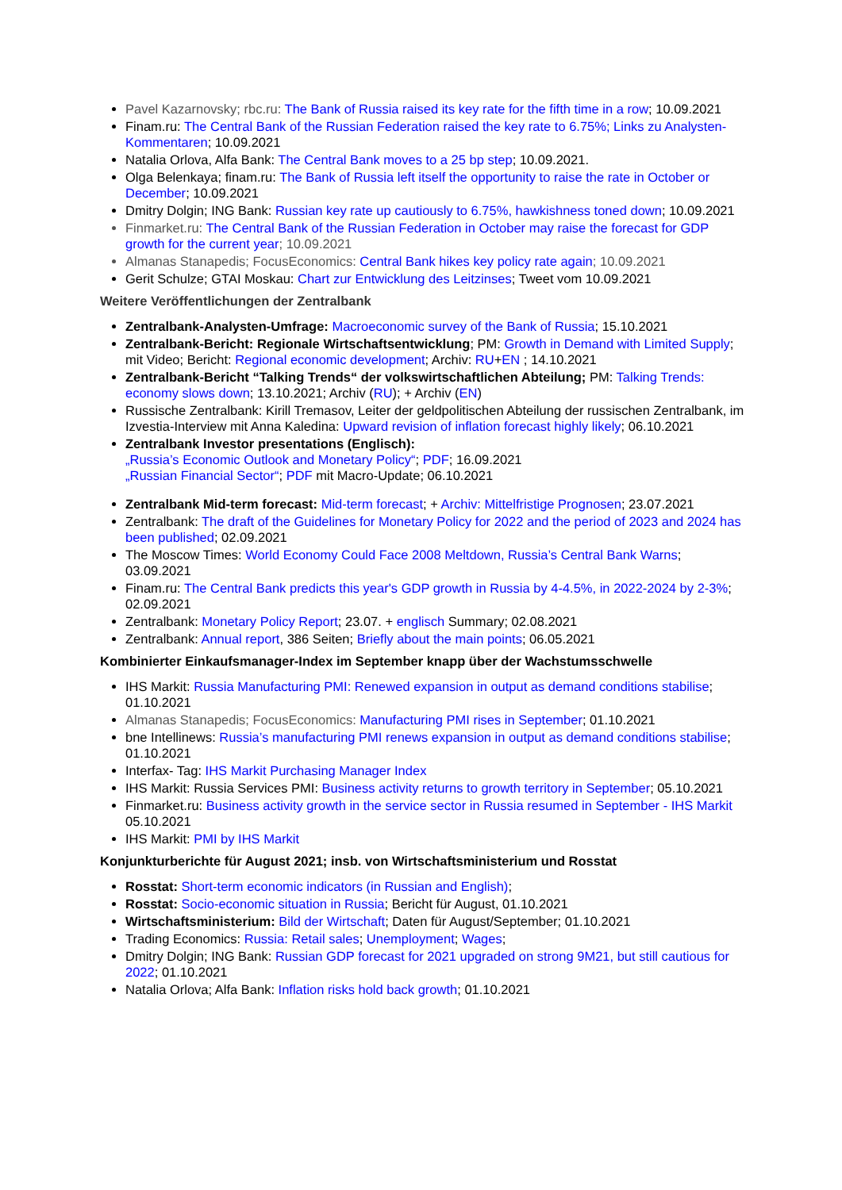Pavel Kazarnovsky; rbc.ru: The Bank of Russia raised its key rate for the fifth time in a row; 10.09.2021
Finam.ru: The Central Bank of the Russian Federation raised the key rate to 6.75%; Links zu Analysten-Kommentaren; 10.09.2021
Natalia Orlova, Alfa Bank: The Central Bank moves to a 25 bp step; 10.09.2021.
Olga Belenkaya; finam.ru: The Bank of Russia left itself the opportunity to raise the rate in October or December; 10.09.2021
Dmitry Dolgin; ING Bank: Russian key rate up cautiously to 6.75%, hawkishness toned down; 10.09.2021
Finmarket.ru: The Central Bank of the Russian Federation in October may raise the forecast for GDP growth for the current year; 10.09.2021
Almanas Stanapedis; FocusEconomics: Central Bank hikes key policy rate again; 10.09.2021
Gerit Schulze; GTAI Moskau: Chart zur Entwicklung des Leitzinses; Tweet vom 10.09.2021
Weitere Veröffentlichungen der Zentralbank
Zentralbank-Analysten-Umfrage: Macroeconomic survey of the Bank of Russia; 15.10.2021
Zentralbank-Bericht: Regionale Wirtschaftsentwicklung; PM: Growth in Demand with Limited Supply; mit Video; Bericht: Regional economic development; Archiv: RU+EN ; 14.10.2021
Zentralbank-Bericht “Talking Trends“ der volkswirtschaftlichen Abteilung; PM: Talking Trends: economy slows down; 13.10.2021; Archiv (RU); + Archiv (EN)
Russische Zentralbank: Kirill Tremasov, Leiter der geldpolitischen Abteilung der russischen Zentralbank, im Izvestia-Interview mit Anna Kaledina: Upward revision of inflation forecast highly likely; 06.10.2021
Zentralbank Investor presentations (Englisch):
„Russia’s Economic Outlook and Monetary Policy“; PDF; 16.09.2021
„Russian Financial Sector“; PDF mit Macro-Update; 06.10.2021
Zentralbank Mid-term forecast: Mid-term forecast; + Archiv: Mittelfristige Prognosen; 23.07.2021
Zentralbank: The draft of the Guidelines for Monetary Policy for 2022 and the period of 2023 and 2024 has been published; 02.09.2021
The Moscow Times: World Economy Could Face 2008 Meltdown, Russia’s Central Bank Warns; 03.09.2021
Finam.ru: The Central Bank predicts this year's GDP growth in Russia by 4-4.5%, in 2022-2024 by 2-3%; 02.09.2021
Zentralbank: Monetary Policy Report; 23.07. + englisch Summary; 02.08.2021
Zentralbank: Annual report, 386 Seiten; Briefly about the main points; 06.05.2021
Kombinierter Einkaufsmanager-Index im September knapp über der Wachstumsschwelle
IHS Markit: Russia Manufacturing PMI: Renewed expansion in output as demand conditions stabilise; 01.10.2021
Almanas Stanapedis; FocusEconomics: Manufacturing PMI rises in September; 01.10.2021
bne Intellinews: Russia’s manufacturing PMI renews expansion in output as demand conditions stabilise; 01.10.2021
Interfax- Tag: IHS Markit Purchasing Manager Index
IHS Markit: Russia Services PMI: Business activity returns to growth territory in September; 05.10.2021
Finmarket.ru: Business activity growth in the service sector in Russia resumed in September - IHS Markit 05.10.2021
IHS Markit: PMI by IHS Markit
Konjunkturberichte für August 2021; insb. von Wirtschaftsministerium und Rosstat
Rosstat: Short-term economic indicators (in Russian and English);
Rosstat: Socio-economic situation in Russia; Bericht für August, 01.10.2021
Wirtschaftsministerium: Bild der Wirtschaft; Daten für August/September; 01.10.2021
Trading Economics: Russia: Retail sales; Unemployment; Wages;
Dmitry Dolgin; ING Bank: Russian GDP forecast for 2021 upgraded on strong 9M21, but still cautious for 2022; 01.10.2021
Natalia Orlova; Alfa Bank: Inflation risks hold back growth; 01.10.2021